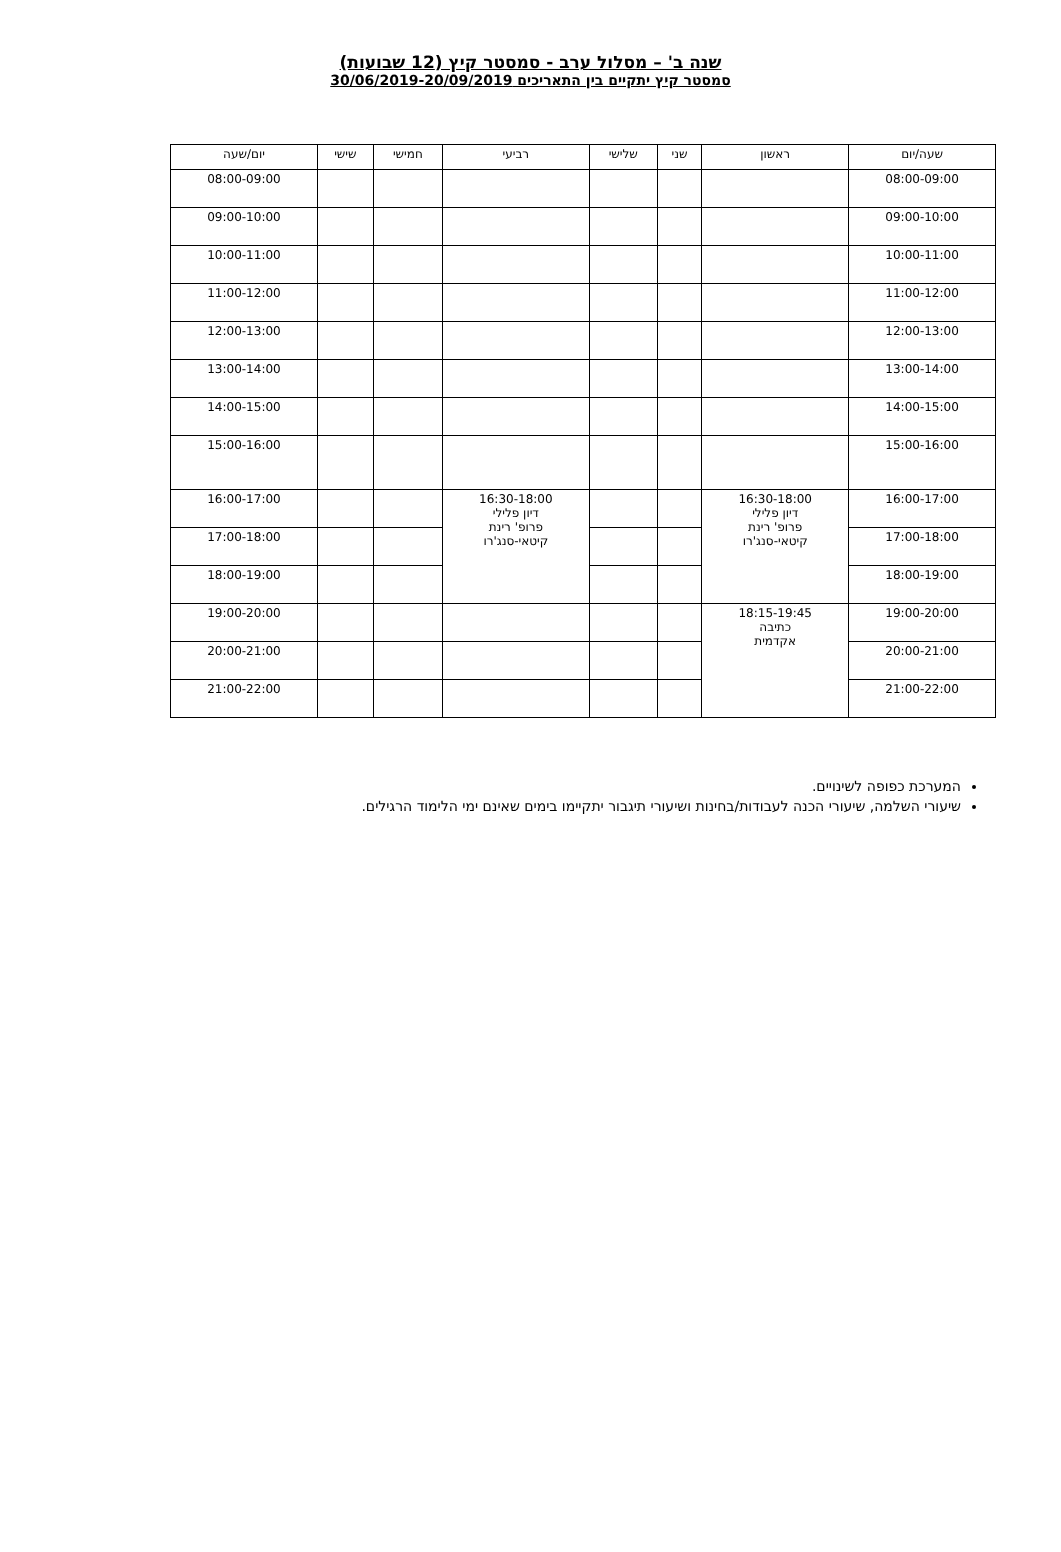שנה ב' – מסלול ערב - סמסטר קיץ (12 שבועות)
סמסטר קיץ יתקיים בין התאריכים 30/06/2019-20/09/2019
| שעה/יום | ראשון | שני | שלישי | רביעי | חמישי | שישי | יום/שעה |
| --- | --- | --- | --- | --- | --- | --- | --- |
| 08:00-09:00 | | | | | | | 08:00-09:00 |
| 09:00-10:00 | | | | | | | 09:00-10:00 |
| 10:00-11:00 | | | | | | | 10:00-11:00 |
| 11:00-12:00 | | | | | | | 11:00-12:00 |
| 12:00-13:00 | | | | | | | 12:00-13:00 |
| 13:00-14:00 | | | | | | | 13:00-14:00 |
| 14:00-15:00 | | | | | | | 14:00-15:00 |
| 15:00-16:00 | | | | | | | 15:00-16:00 |
| 16:00-17:00 | 16:30-18:00 דיון פלילי פרופ' רינת קיטאי-סנג'רו | | | 16:30-18:00 דיון פלילי פרופ' רינת קיטאי-סנג'רו | | | 16:00-17:00 |
| 17:00-18:00 | | | | | | | 17:00-18:00 |
| 18:00-19:00 | | | | | | | 18:00-19:00 |
| 19:00-20:00 | 18:15-19:45 כתיבה אקדמית | | | | | | 19:00-20:00 |
| 20:00-21:00 | | | | | | | 20:00-21:00 |
| 21:00-22:00 | | | | | | | 21:00-22:00 |
המערכת כפופה לשינויים.
שיעורי השלמה, שיעורי הכנה לעבודות/בחינות ושיעורי תיגבור יתקיימו בימים שאינם ימי הלימוד הרגילים.